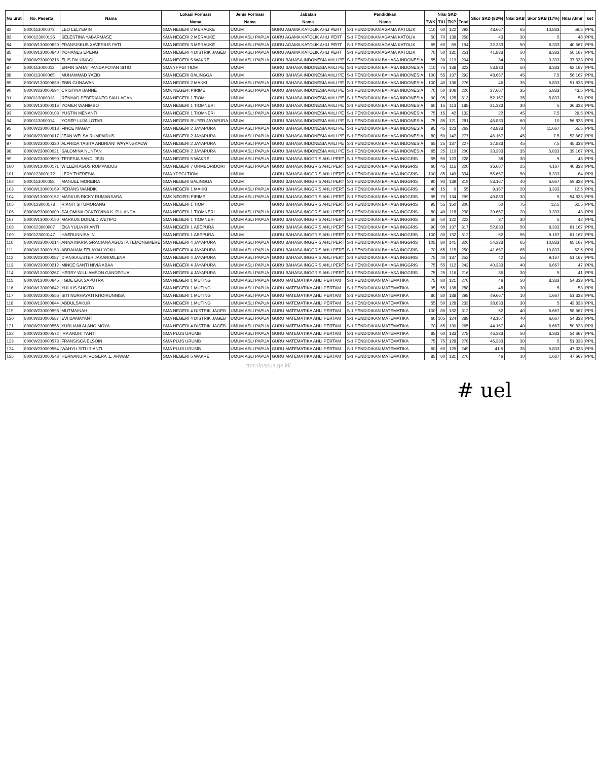| No urut | No. Peserta | Nama | Lokasi Formasi | Jenis Formasi | Jabatan | Pendidikan | Nilai SKD | | | | Skor SKD (83%) | Nilai SKB | Skor SKB (17%) | Nilai Akhir | ket |
| --- | --- | --- | --- | --- | --- | --- | --- | --- | --- | --- | --- | --- | --- | --- | --- |
| | | | Nama | Nama | Nama | Nama | TWK | TIU | TKP | Total | | | | | |
| 82 | 8000113000073 | LEO LELYEMIN | SMA NEGERI 2 MERAUKE | UMUM | GURU AGAMA KATOLIK AHLI PERT | S-1 PENDIDIKAN AGAMA KATOLIK | 110 | 60 | 122 | 292 | 48.667 | 65 | 10.833 | 59.5 | PP/L |
| 83 | 8000123000135 | SELESTINA YABARMASE | SMA NEGERI 2 MERAUKE | UMUM ASLI PAPUA | GURU AGAMA KATOLIK AHLI PERT | S-1 PENDIDIKAN AGAMA KATOLIK | 50 | 70 | 138 | 258 | 43 | 30 | 5 | 48 | PP/L |
| 84 | 8000W130000620 | FRANSISKUS XAVERIUS PATI | SMA NEGERI 3 MERAUKE | UMUM ASLI PAPUA | GURU AGAMA KATOLIK AHLI PERT | S-1 PENDIDIKAN AGAMA KATOLIK | 65 | 60 | 69 | 194 | 32.333 | 50 | 8.333 | 40.667 | PP/L |
| 85 | 8000W130000640 | YOHANES EPENG | SMA NEGERI 4 DISTRIK JAGEB | UMUM ASLI PAPUA | GURU AGAMA KATOLIK AHLI PERT | S-1 PENDIDIKAN AGAMA KATOLIK | 70 | 50 | 131 | 251 | 41.833 | 50 | 8.333 | 50.167 | PP/L |
| 86 | 8000W230000216 | ELIS PALUNGGI' | SMA NEGERI 5 WAKRE | UMUM ASLI PAPUA | GURU BAHASA INDONESIA AHLI PE | S-1 PENDIDIKAN BAHASA INDONESIA | 55 | 30 | 119 | 204 | 34 | 20 | 3.333 | 37.333 | PP/L |
| 87 | 8000113000012 | ERFIN SAHAT PANDAPOTAN SITIO | SMA YPPGI TIOM | UMUM | GURU BAHASA INDONESIA AHLI PE | S-1 PENDIDIKAN BAHASA INDONESIA | 110 | 75 | 138 | 323 | 53.833 | 50 | 8.333 | 62.167 | PP/L |
| 88 | 8000113000065 | MUHAMMAD YAZID | SMA NEGERI BALINGGA | UMUM | GURU BAHASA INDONESIA AHLI PE | S-1 PENDIDIKAN BAHASA INDONESIA | 100 | 55 | 137 | 292 | 48.667 | 45 | 7.5 | 56.167 | PP/L |
| 89 | 8000W130000639 | EBIN GUNAWAN | SMA NEGERI 2 MAKKI | UMUM ASLI PAPUA | GURU BAHASA INDONESIA AHLI PE | S-1 PENDIDIKAN BAHASA INDONESIA | 100 | 40 | 136 | 276 | 46 | 35 | 5.833 | 51.833 | PP/L |
| 90 | 8000W230000594 | CRISTINA BANNE | SMK NEGERI PIRIME | UMUM ASLI PAPUA | GURU BAHASA INDONESIA AHLI PE | S-1 PENDIDIKAN BAHASA INDONESIA | 70 | 50 | 106 | 226 | 37.667 | 35 | 5.833 | 43.5 | PP/L |
| 91 | 8000113000013 | RENHAD PEBFRIANTO SIALLAGAN | SMA NEGERI 1 TIOM | UMUM | GURU BAHASA INDONESIA AHLI PE | S-1 PENDIDIKAN BAHASA INDONESIA | 90 | 95 | 128 | 313 | 52.167 | 35 | 5.833 | 58 | PP/L |
| 92 | 8000W130000016 | YOMER WANIMBO | SMA NEGERI 1 TIOMNERI | UMUM ASLI PAPUA | GURU BAHASA INDONESIA AHLI PE | S-1 PENDIDIKAN BAHASA INDONESIA | 60 | 15 | 113 | 188 | 31.333 | 30 | 5 | 36.333 | PP/L |
| 93 | 8000W230000103 | YUSTIN MENANTI | SMA NEGERI 1 TIOMNERI | UMUM ASLI PAPUA | GURU BAHASA INDONESIA AHLI PE | S-1 PENDIDIKAN BAHASA INDONESIA | 75 | 15 | 42 | 132 | 22 | 45 | 7.5 | 29.5 | PP/L |
| 94 | 8000113000014 | YOSEP LUJA LOTAR | SMA NEGERI BUPER JAYAPURA | UMUM | GURU BAHASA INDONESIA AHLI PE | S-1 PENDIDIKAN BAHASA INDONESIA | 75 | 85 | 121 | 281 | 46.833 | 60 | 10 | 56.833 | PP/L |
| 95 | 8000W230000018 | FINCE MAGAY | SMA NEGERI 2 JAYAPURA | UMUM ASLI PAPUA | GURU BAHASA INDONESIA AHLI PE | S-1 PENDIDIKAN BAHASA INDONESIA | 95 | 45 | 123 | 263 | 43.833 | 70 | 11.667 | 55.5 | PP/L |
| 96 | 8000W230000017 | JEAN WELSA RUMPAIDUS | SMA NEGERI 2 JAYAPURA | UMUM ASLI PAPUA | GURU BAHASA INDONESIA AHLI PE | S-1 PENDIDIKAN BAHASA INDONESIA | 80 | 50 | 147 | 277 | 46.167 | 45 | 7.5 | 53.667 | PP/L |
| 97 | 8000W230000320 | ALFRIDA TABITA ANDRIANI WAYANGKAUW | SMA NEGERI 2 JAYAPURA | UMUM ASLI PAPUA | GURU BAHASA INDONESIA AHLI PE | S-1 PENDIDIKAN BAHASA INDONESIA | 65 | 25 | 137 | 227 | 37.833 | 45 | 7.5 | 45.333 | PP/L |
| 98 | 8000W230000021 | SALOMINA NUNTAN | SMA NEGERI 2 JAYAPURA | UMUM ASLI PAPUA | GURU BAHASA INDONESIA AHLI PE | S-1 PENDIDIKAN BAHASA INDONESIA | 65 | 25 | 110 | 200 | 33.333 | 35 | 5.833 | 39.167 | PP/L |
| 99 | 8000W230000590 | TERESIA SANDI JEIN | SMA NEGERI 5 WAKRE | UMUM ASLI PAPUA | GURU BAHASA INGGRIS AHLI PERT | S-1 PENDIDIKAN BAHASA INGGRIS | 55 | 50 | 123 | 228 | 38 | 30 | 5 | 43 | PP/L |
| 100 | 8000W130000171 | WILLEM AGUS RUMPAIDUS | SMA NEGERI 7 URMBORIDORI | UMUM ASLI PAPUA | GURU BAHASA INGGRIS AHLI PERT | S-1 PENDIDIKAN BAHASA INGGRIS | 60 | 45 | 115 | 220 | 36.667 | 25 | 4.167 | 40.833 | PP/L |
| 101 | 8000123000172 | LERY THERESIA | SMA YPPGI TIOM | UMUM | GURU BAHASA INGGRIS AHLI PERT | S-1 PENDIDIKAN BAHASA INGGRIS | 100 | 85 | 149 | 334 | 55.667 | 50 | 8.333 | 64 | PP/L |
| 102 | 8000113000058 | MANUEL MOREIRA | SMA NEGERI BALINGGA | UMUM | GURU BAHASA INGGRIS AHLI PERT | S-1 PENDIDIKAN BAHASA INGGRIS | 90 | 90 | 139 | 319 | 53.167 | 40 | 6.667 | 59.833 | PP/L |
| 103 | 8000W130000169 | PERANS WANDIK | SMA NEGERI 1 MAKKI | UMUM ASLI PAPUA | GURU BAHASA INGGRIS AHLI PERT | S-1 PENDIDIKAN BAHASA INGGRIS | 40 | 15 | 0 | 55 | 9.167 | 20 | 3.333 | 12.5 | PP/L |
| 104 | 8000W130000152 | MARKUS RICKY RUMANSARA | SMK NEGERI PIRIME | UMUM ASLI PAPUA | GURU BAHASA INGGRIS AHLI PERT | S-1 PENDIDIKAN BAHASA INGGRIS | 95 | 70 | 134 | 299 | 49.833 | 30 | 5 | 54.833 | PP/L |
| 105 | 8000123000173 | RIANTI SITUMORANG | SMA NEGERI 1 TIOM | UMUM | GURU BAHASA INGGRIS AHLI PERT | S-1 PENDIDIKAN BAHASA INGGRIS | 95 | 55 | 150 | 300 | 50 | 75 | 12.5 | 62.5 | PP/L |
| 106 | 8000W230000009 | SALOMINA OCKTOVINA K. PULANDA | SMA NEGERI 1 TIOMNERI | UMUM ASLI PAPUA | GURU BAHASA INGGRIS AHLI PERT | S-1 PENDIDIKAN BAHASA INGGRIS | 80 | 40 | 118 | 238 | 39.667 | 20 | 3.333 | 43 | PP/L |
| 107 | 8000W130000150 | MARKUS DONALD WETIPO | SMA NEGERI 1 TIOMNERI | UMUM ASLI PAPUA | GURU BAHASA INGGRIS AHLI PERT | S-1 PENDIDIKAN BAHASA INGGRIS | 50 | 50 | 122 | 222 | 37 | 30 | 5 | 42 | PP/L |
| 108 | 8000123000007 | EKA YULIA IRIANTI | SMA NEGERI 1 ABEPURA | UMUM | GURU BAHASA INGGRIS AHLI PERT | S-1 PENDIDIKAN BAHASA INGGRIS | 90 | 90 | 137 | 317 | 52.833 | 50 | 8.333 | 61.167 | PP/L |
| 109 | 8000123000147 | HAERUNNISA, N | SMA NEGERI 1 ABEPURA | UMUM | GURU BAHASA INGGRIS AHLI PERT | S-1 PENDIDIKAN BAHASA INGGRIS | 100 | 80 | 132 | 312 | 52 | 55 | 9.167 | 61.167 | PP/L |
| 110 | 8000W230000214 | ANNA MARIA GRACIANA AGUSTA TEMONGMERE | SMA NEGERI 4 JAYAPURA | UMUM ASLI PAPUA | GURU BAHASA INGGRIS AHLI PERT | S-1 PENDIDIKAN BAHASA INGGRIS | 105 | 80 | 141 | 326 | 54.333 | 65 | 10.833 | 65.167 | PP/L |
| 111 | 8000W130000153 | ABRAHAM FELAYAU YOKU | SMA NEGERI 4 JAYAPURA | UMUM ASLI PAPUA | GURU BAHASA INGGRIS AHLI PERT | S-1 PENDIDIKAN BAHASA INGGRIS | 70 | 65 | 115 | 250 | 41.667 | 65 | 10.833 | 52.5 | PP/L |
| 112 | 8000W230000087 | DIANIKA ESTER JAKARIMILENA | SMA NEGERI 4 JAYAPURA | UMUM ASLI PAPUA | GURU BAHASA INGGRIS AHLI PERT | S-1 PENDIDIKAN BAHASA INGGRIS | 75 | 40 | 137 | 252 | 42 | 55 | 9.167 | 51.167 | PP/L |
| 113 | 8000W230000212 | MINCE SANTI NIVIA ABAA | SMA NEGERI 4 JAYAPURA | UMUM ASLI PAPUA | GURU BAHASA INGGRIS AHLI PERT | S-1 PENDIDIKAN BAHASA INGGRIS | 75 | 55 | 112 | 242 | 40.333 | 40 | 6.667 | 47 | PP/L |
| 114 | 8000W130000267 | HERRY WILLIAMSON GANDEGUAI | SMA NEGERI 4 JAYAPURA | UMUM ASLI PAPUA | GURU BAHASA INGGRIS AHLI PERT | S-1 PENDIDIKAN BAHASA INGGRIS | 75 | 25 | 116 | 216 | 36 | 30 | 5 | 41 | PP/L |
| 115 | 8000W130000645 | I GDE EKA SAPUTRA | SMA NEGERI 1 MUTING | UMUM ASLI PAPUA | GURU MATEMATIKA AHLI PERTAM | S-1 PENDIDIKAN MATEMATIKA | 75 | 80 | 121 | 276 | 46 | 50 | 8.333 | 54.333 | PP/L |
| 116 | 8000W130000642 | YULIUS SUGITO | SMA NEGERI 1 MUTING | UMUM ASLI PAPUA | GURU MATEMATIKA AHLI PERTAM | S-1 PENDIDIKAN MATEMATIKA | 95 | 55 | 138 | 288 | 48 | 30 | 5 | 53 | PP/L |
| 117 | 8000W230000556 | SITI NURHAYATI KHOIRUNNISA | SMA NEGERI 1 MUTING | UMUM ASLI PAPUA | GURU MATEMATIKA AHLI PERTAM | S-1 PENDIDIKAN MATEMATIKA | 80 | 80 | 138 | 298 | 49.667 | 10 | 1.667 | 51.333 | PP/L |
| 118 | 8000W130000644 | ABDULSAKUR | SMA NEGERI 1 MUTING | UMUM ASLI PAPUA | GURU MATEMATIKA AHLI PERTAM | S-1 PENDIDIKAN MATEMATIKA | 55 | 50 | 128 | 233 | 38.833 | 30 | 5 | 43.833 | PP/L |
| 119 | 8000W230000593 | MUTMAINAH | SMA NEGERI 4 DISTRIK JAGEB | UMUM ASLI PAPUA | GURU MATEMATIKA AHLI PERTAM | S-1 PENDIDIKAN MATEMATIKA | 100 | 80 | 132 | 312 | 52 | 40 | 6.667 | 58.667 | PP/L |
| 120 | 8000W230000587 | EVI DAMAYANTI | SMA NEGERI 4 DISTRIK JAGEB | UMUM ASLI PAPUA | GURU MATEMATIKA AHLI PERTAM | S-1 PENDIDIKAN MATEMATIKA | 60 | 105 | 124 | 289 | 48.167 | 40 | 6.667 | 54.833 | PP/L |
| 121 | 8000W230000555 | YURLIANI ALANG MOYA | SMA NEGERI 4 DISTRIK JAGEB | UMUM ASLI PAPUA | GURU MATEMATIKA AHLI PERTAM | S-1 PENDIDIKAN MATEMATIKA | 70 | 65 | 130 | 265 | 44.167 | 40 | 6.667 | 50.833 | PP/L |
| 122 | 8000W230000572 | IRA ANDRI YANTI | SMA PLUS URUMB | UMUM ASLI PAPUA | GURU MATEMATIKA AHLI PERTAM | S-1 PENDIDIKAN MATEMATIKA | 85 | 60 | 133 | 278 | 46.333 | 50 | 8.333 | 54.667 | PP/L |
| 123 | 8000W230000573 | FRANSISCA ELSOIN | SMA PLUS URUMB | UMUM ASLI PAPUA | GURU MATEMATIKA AHLI PERTAM | S-1 PENDIDIKAN MATEMATIKA | 75 | 75 | 128 | 278 | 46.333 | 30 | 5 | 51.333 | PP/L |
| 124 | 8000W230000554 | WAHYU SITI IRIANTI | SMA PLUS URUMB | UMUM ASLI PAPUA | GURU MATEMATIKA AHLI PERTAM | S-1 PENDIDIKAN MATEMATIKA | 60 | 60 | 129 | 249 | 41.5 | 35 | 5.833 | 47.333 | PP/L |
| 125 | 8000W230000543 | HERNANDIA IVOGERA .L. ARWAM | SMA NEGERI 5 WAKRE | UMUM ASLI PAPUA | GURU MATEMATIKA AHLI PERTAM | S-1 PENDIDIKAN MATEMATIKA | 85 | 60 | 131 | 276 | 46 | 10 | 1.667 | 47.667 | PP/L |
ttps://papua.go.id/
# uel